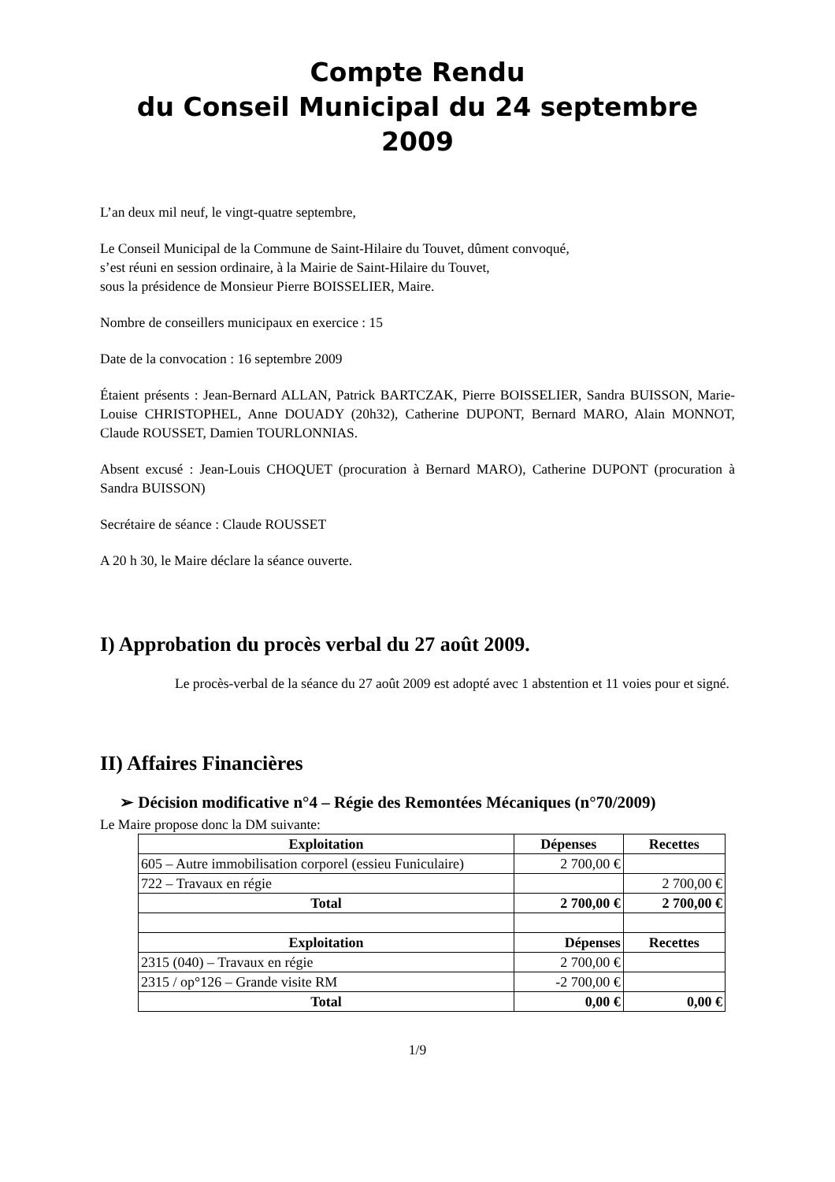Compte Rendu
du Conseil Municipal du 24 septembre 2009
L’an deux mil neuf, le vingt-quatre septembre,
Le Conseil Municipal de la Commune de Saint-Hilaire du Touvet, dûment convoqué,
s’est réuni en session ordinaire, à la Mairie de Saint-Hilaire du Touvet,
sous la présidence de Monsieur Pierre BOISSELIER, Maire.
Nombre de conseillers municipaux en exercice : 15
Date de la convocation : 16 septembre 2009
Étaient présents : Jean-Bernard ALLAN, Patrick BARTCZAK, Pierre BOISSELIER, Sandra BUISSON, Marie-Louise CHRISTOPHEL, Anne DOUADY (20h32), Catherine DUPONT, Bernard MARO, Alain MONNOT, Claude ROUSSET, Damien TOURLONNIAS.
Absent excusé : Jean-Louis CHOQUET (procuration à Bernard MARO), Catherine DUPONT (procuration à Sandra BUISSON)
Secrétaire de séance : Claude ROUSSET
A 20 h 30, le Maire déclare la séance ouverte.
I) Approbation du procès verbal du 27 août 2009.
Le procès-verbal de la séance du 27 août 2009 est adopté avec 1 abstention et 11 voies pour et signé.
II) Affaires Financières
➢ Décision modificative n°4 – Régie des Remontées Mécaniques (n°70/2009)
Le Maire propose donc la DM suivante:
| Exploitation | Dépenses | Recettes |
| --- | --- | --- |
| 605 – Autre immobilisation corporel (essieu Funiculaire) | 2 700,00 € | |
| 722 – Travaux en régie | | 2 700,00 € |
| Total | 2 700,00 € | 2 700,00 € |
| Exploitation | Dépenses | Recettes |
| 2315 (040) – Travaux en régie | 2 700,00 € | |
| 2315 / op°126 – Grande visite RM | -2 700,00 € | |
| Total | 0,00 € | 0,00 € |
1/9